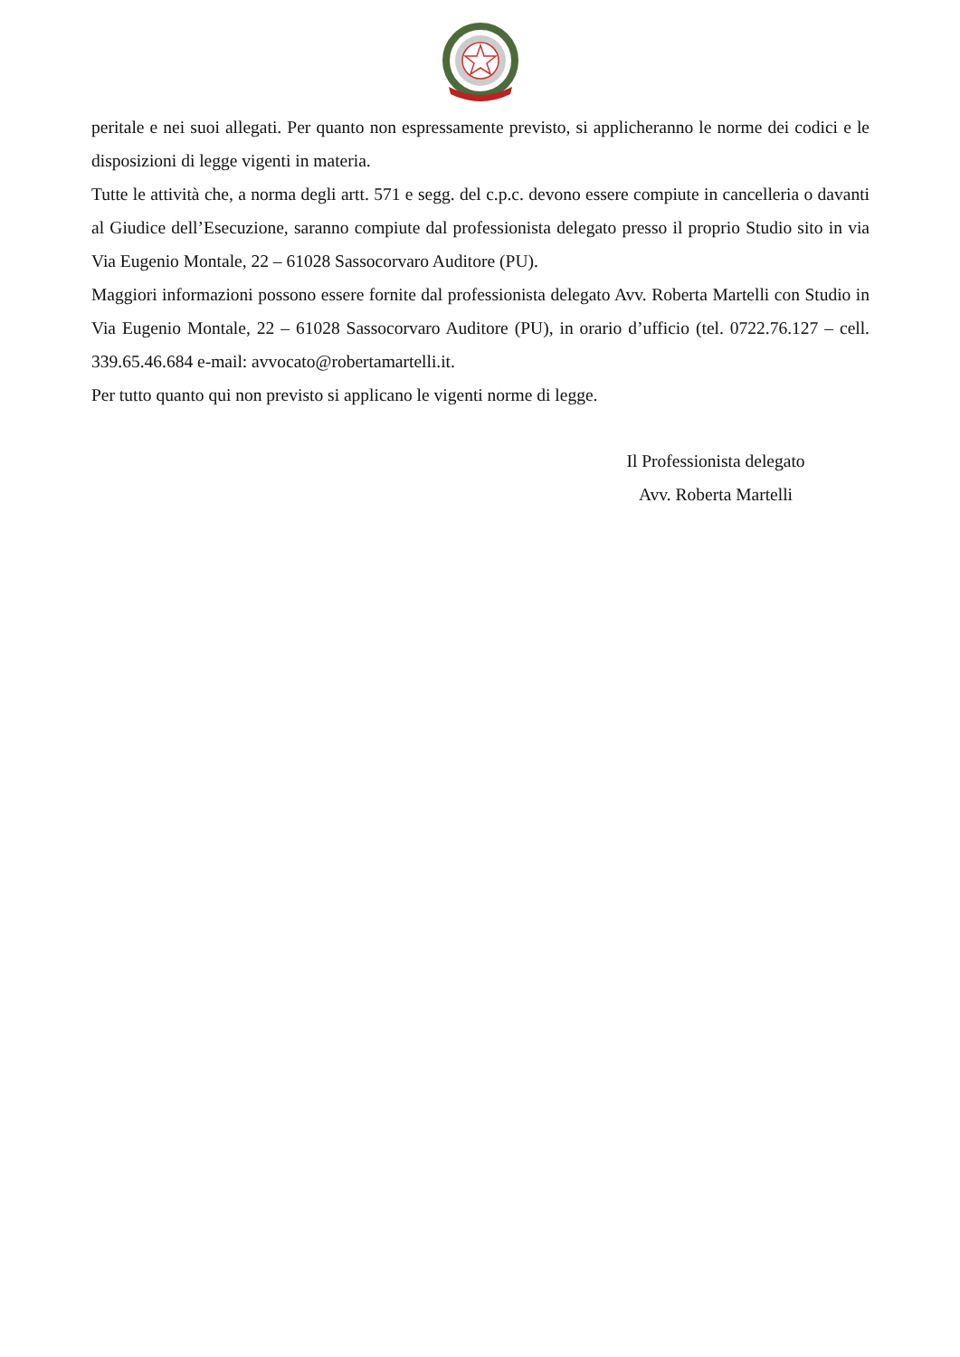peritale e nei suoi allegati. Per quanto non espressamente previsto, si applicheranno le norme dei codici e le disposizioni di legge vigenti in materia.
Tutte le attività che, a norma degli artt. 571 e segg. del c.p.c. devono essere compiute in cancelleria o davanti al Giudice dell’Esecuzione, saranno compiute dal professionista delegato presso il proprio Studio sito in via Via Eugenio Montale, 22 – 61028 Sassocorvaro Auditore (PU).
Maggiori informazioni possono essere fornite dal professionista delegato Avv. Roberta Martelli con Studio in Via Eugenio Montale, 22 – 61028 Sassocorvaro Auditore (PU), in orario d’ufficio (tel. 0722.76.127 – cell. 339.65.46.684 e-mail: avvocato@robertamartelli.it.
Per tutto quanto qui non previsto si applicano le vigenti norme di legge.
Il Professionista delegato
Avv. Roberta Martelli